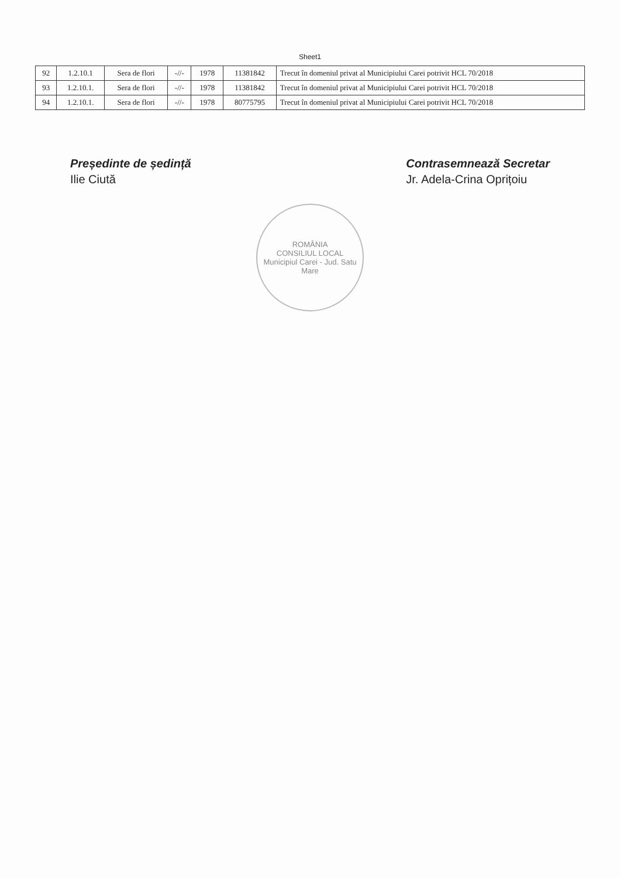Sheet1
| 92 | 1.2.10.1 | Sera de flori | -//- | 1978 | 11381842 | Trecut în domeniul privat al Municipiului Carei potrivit HCL 70/2018 |
| 93 | 1.2.10.1. | Sera de flori | -//- | 1978 | 11381842 | Trecut în domeniul privat al Municipiului Carei potrivit HCL 70/2018 |
| 94 | 1.2.10.1. | Sera de flori | -//- | 1978 | 80775795 | Trecut în domeniul privat al Municipiului Carei potrivit HCL 70/2018 |
Președinte de ședință
Ilie Ciută
Contrasemnează Secretar
Jr. Adela-Crina Oprițoiu
ROMÂNIA
CONSILIUL LOCAL
Municipiul Carei - Jud. Satu Mare